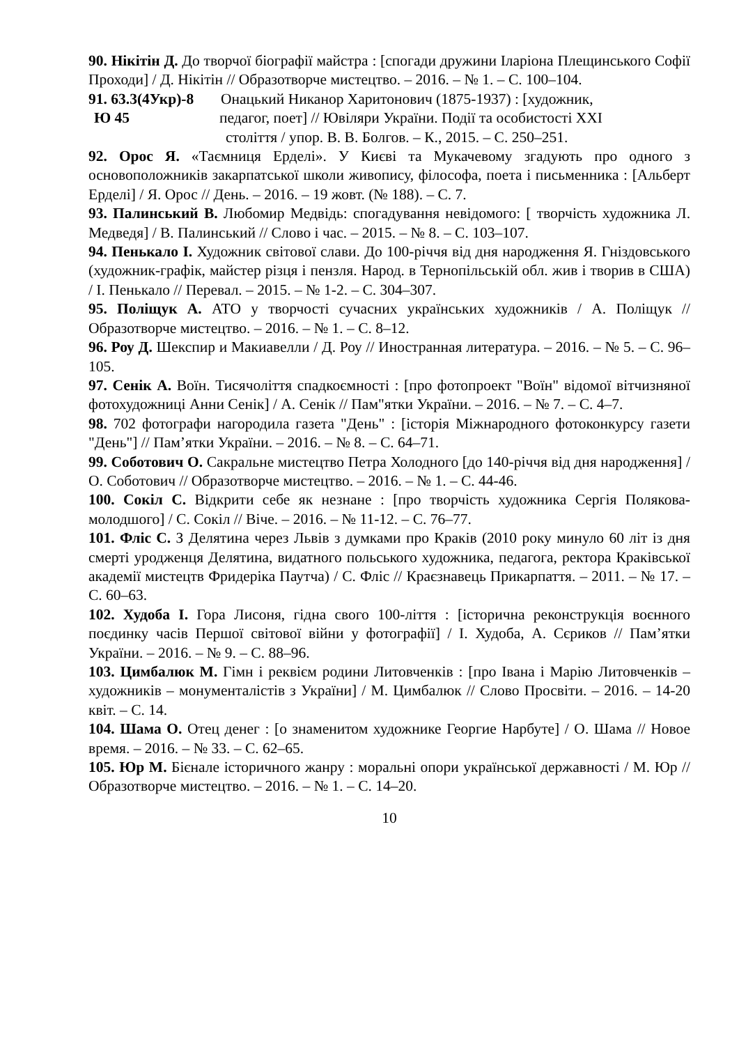90. Нікітін Д. До творчої біографії майстра : [спогади дружини Іларіона Плещинського Софії Проходи] / Д. Нікітін // Образотворче мистецтво. – 2016. – № 1. – С. 100–104.
91. 63.3(4Укр)-8
Онацький Никанор Харитонович (1875-1937) : [художник,
Ю 45 педагог, поет] // Ювіляри України. Події та особистості XXI
століття / упор. В. В. Болгов. – К., 2015. – С. 250–251.
92. Орос Я. «Таємниця Ерделі». У Києві та Мукачевому згадують про одного з основоположників закарпатської школи живопису, філософа, поета і письменника : [Альберт Ерделі] / Я. Орос // День. – 2016. – 19 жовт. (№ 188). – С. 7.
93. Палинський В. Любомир Медвідь: спогадування невідомого: [ творчість художника Л. Медведя] / В. Палинський // Слово і час. – 2015. – № 8. – С. 103–107.
94. Пенькало І. Художник світової слави. До 100-річчя від дня народження Я. Гніздовського (художник-графік, майстер різця і пензля. Народ. в Тернопільській обл. жив і творив в США) / І. Пенькало // Перевал. – 2015. – № 1-2. – С. 304–307.
95. Поліщук А. АТО у творчості сучасних українських художників / А. Поліщук // Образотворче мистецтво. – 2016. – № 1. – С. 8–12.
96. Роу Д. Шекспир и Макиавелли / Д. Роу // Иностранная литература. – 2016. – № 5. – С. 96–105.
97. Сенік А. Воїн. Тисячоліття спадкоємності : [про фотопроект "Воїн" відомої вітчизняної фотохудожниці Анни Сенік] / А. Сенік // Пам"ятки України. – 2016. – № 7. – С. 4–7.
98. 702 фотографи нагородила газета "День" : [історія Міжнародного фотоконкурсу газети "День"] // Пам’ятки України. – 2016. – № 8. – С. 64–71.
99. Соботович О. Сакральне мистецтво Петра Холодного [до 140-річчя від дня народження] / О. Соботович // Образотворче мистецтво. – 2016. – № 1. – С. 44-46.
100. Сокіл С. Відкрити себе як незнане : [про творчість художника Сергія Полякова-молодшого] / С. Сокіл // Віче. – 2016. – № 11-12. – С. 76–77.
101. Фліс С. З Делятина через Львів з думками про Краків (2010 року минуло 60 літ із дня смерті уродженця Делятина, видатного польського художника, педагога, ректора Краківської академії мистецтв Фридеріка Паутча) / С. Фліс // Краєзнавець Прикарпаття. – 2011. – № 17. – С. 60–63.
102. Худоба І. Гора Лисоня, гідна свого 100-ліття : [історична реконструкція воєнного поєдинку часів Першої світової війни у фотографії] / І. Худоба, А. Сєриков // Пам’ятки України. – 2016. – № 9. – С. 88–96.
103. Цимбалюк М. Гімн і реквієм родини Литовченків : [про Івана і Марію Литовченків – художників – монументалістів з України] / М. Цимбалюк // Слово Просвіти. – 2016. – 14-20 квіт. – С. 14.
104. Шама О. Отец денег : [о знаменитом художнике Георгие Нарбуте] / О. Шама // Новое время. – 2016. – № 33. – С. 62–65.
105. Юр М. Бієнале історичного жанру : моральні опори української державності / М. Юр // Образотворче мистецтво. – 2016. – № 1. – С. 14–20.
10